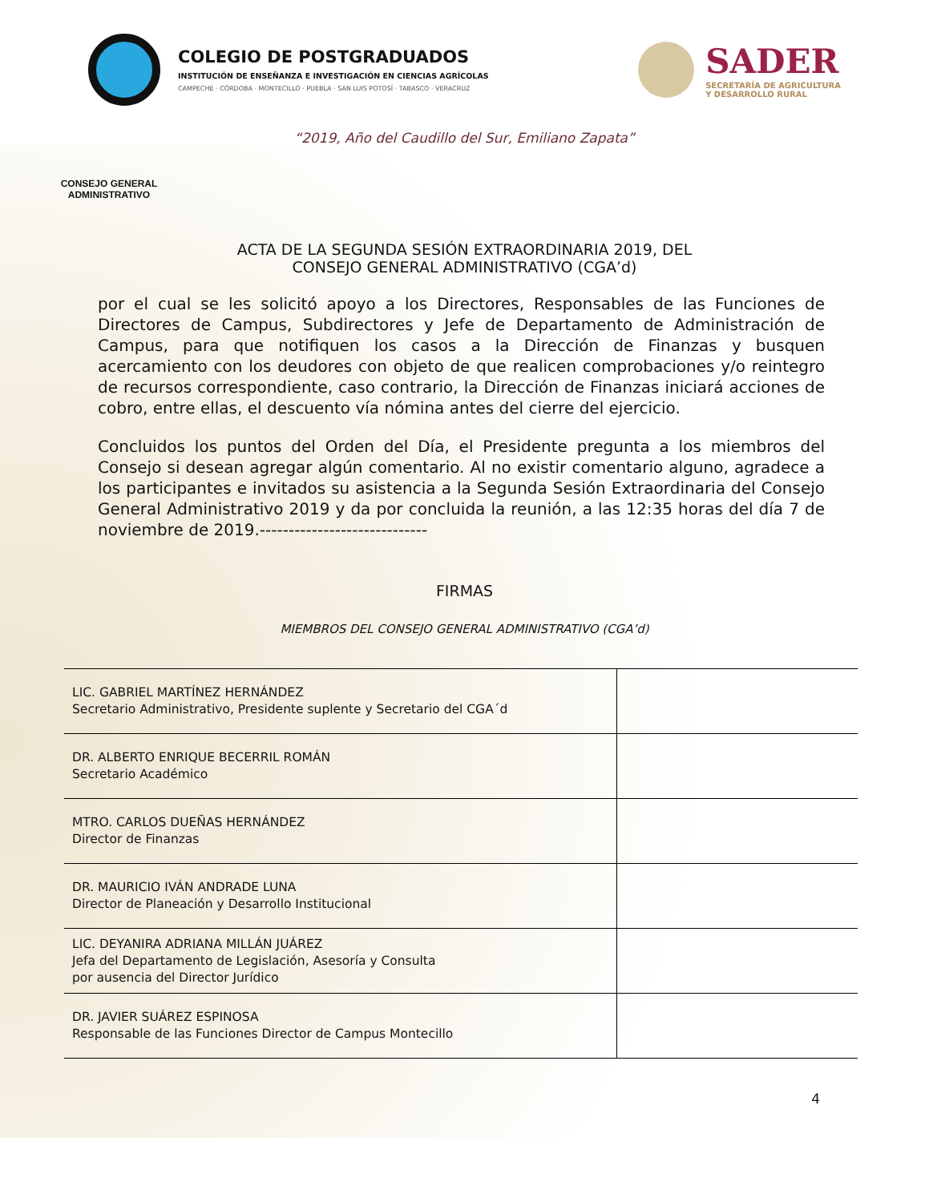COLEGIO DE POSTGRADUADOS
INSTITUCIÓN DE ENSEÑANZA E INVESTIGACIÓN EN CIENCIAS AGRÍCOLAS
CAMPECHE · CÓRDOBA · MONTECILLO · PUEBLA · SAN LUIS POTOSÍ · TABASCO · VERACRUZ
SADER
SECRETARÍA DE AGRICULTURA
Y DESARROLLO RURAL
“2019, Año del Caudillo del Sur, Emiliano Zapata”
CONSEJO GENERAL ADMINISTRATIVO
ACTA DE LA SEGUNDA SESIÓN EXTRAORDINARIA 2019, DEL
CONSEJO GENERAL ADMINISTRATIVO (CGA’d)
por el cual se les solicitó apoyo a los Directores, Responsables de las Funciones de Directores de Campus, Subdirectores y Jefe de Departamento de Administración de Campus, para que notifiquen los casos a la Dirección de Finanzas y busquen acercamiento con los deudores con objeto de que realicen comprobaciones y/o reintegro de recursos correspondiente, caso contrario, la Dirección de Finanzas iniciará acciones de cobro, entre ellas, el descuento vía nómina antes del cierre del ejercicio.
Concluidos los puntos del Orden del Día, el Presidente pregunta a los miembros del Consejo si desean agregar algún comentario. Al no existir comentario alguno, agradece a los participantes e invitados su asistencia a la Segunda Sesión Extraordinaria del Consejo General Administrativo 2019 y da por concluida la reunión, a las 12:35 horas del día 7 de noviembre de 2019.-----------------------------
FIRMAS
MIEMBROS DEL CONSEJO GENERAL ADMINISTRATIVO (CGA’d)
| LIC. GABRIEL MARTÍNEZ HERNÁNDEZ Secretario Administrativo, Presidente suplente y Secretario del CGA´d | |
| DR. ALBERTO ENRIQUE BECERRIL ROMÁN Secretario Académico | |
| MTRO. CARLOS DUEÑAS HERNÁNDEZ Director de Finanzas | |
| DR. MAURICIO IVÁN ANDRADE LUNA Director de Planeación y Desarrollo Institucional | |
| LIC. DEYANIRA ADRIANA MILLÁN JUÁREZ Jefa del Departamento de Legislación, Asesoría y Consulta por ausencia del Director Jurídico | |
| DR. JAVIER SUÁREZ ESPINOSA Responsable de las Funciones Director de Campus Montecillo | |
4